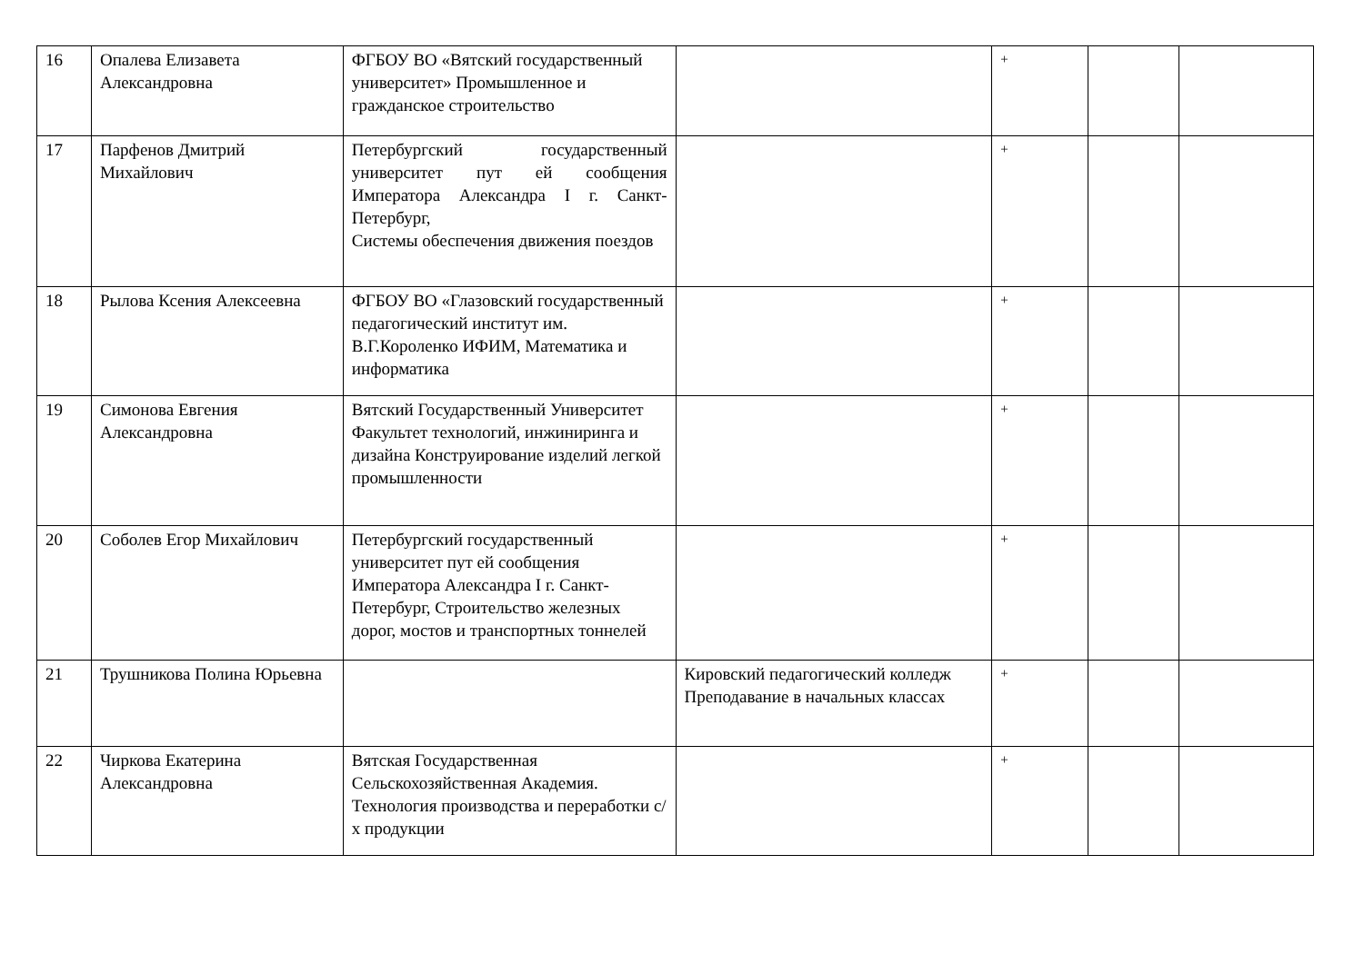| 16 | Опалева Елизавета Александровна | ФГБОУ ВО «Вятский государственный университет» Промышленное и гражданское строительство | | + | | |
| 17 | Парфенов Дмитрий Михайлович | Петербургский государственный университет пут ей сообщения Императора Александра I г. Санкт-Петербург, Системы обеспечения движения поездов | | + | | |
| 18 | Рылова Ксения Алексеевна | ФГБОУ ВО «Глазовский государственный педагогический институт им. В.Г.Короленко ИФИМ, Математика и информатика | | + | | |
| 19 | Симонова Евгения Александровна | Вятский Государственный Университет Факультет технологий, инжиниринга и дизайна Конструирование изделий легкой промышленности | | + | | |
| 20 | Соболев Егор Михайлович | Петербургский государственный университет пут ей сообщения Императора Александра I г. Санкт-Петербург, Строительство железных дорог, мостов и транспортных тоннелей | | + | | |
| 21 | Трушникова Полина Юрьевна | | Кировский педагогический колледж Преподавание в начальных классах | + | | |
| 22 | Чиркова Екатерина Александровна | Вятская Государственная Сельскохозяйственная Академия. Технология производства и переработки с/х продукции | | + | | |